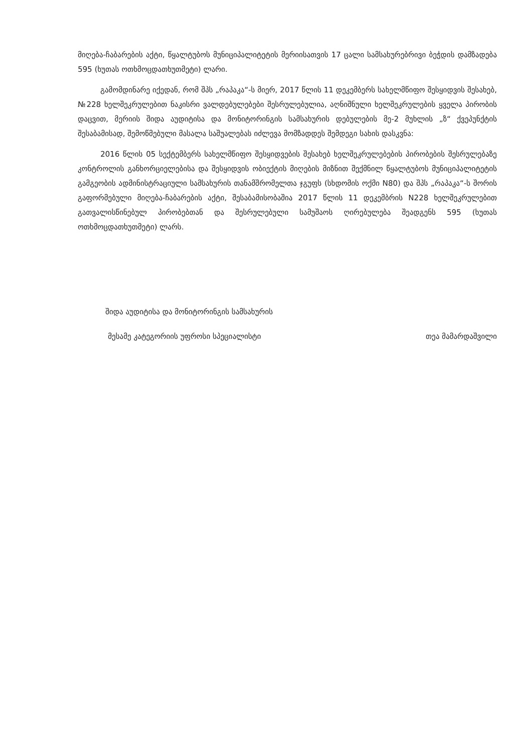მიღება-ჩაბარების აქტი, წყალტუბოს მუნიციპალიტეტის მერიისათვის 17 ცალი სამსახურებრივი ბეჭდის დამზადება 595 (ხუთას ოთხმოცდათხუთმეტი) ლარი.
გამომდინარე იქედან, რომ შპს „რაპაკა“-ს მიერ, 2017 წლის 11 დეკემბერს სახელმწიფო შესყიდვის შესახებ, №228 ხელშეკრულებით ნაკისრი ვალდებულებები შესრულებულია, აღნიშნული ხელშეკრულების ყველა პირობის დაცვით, მერიის შიდა აუდიტისა და მონიტორინგის სამსახურის დებულების მე-2 მუხლის „ზ“ ქვეპუნქტის შესაბამისად, შემოწმებული მასალა საშუალებას იძლევა მომზადდეს შემდეგი სახის დასკვნა:
2016 წლის 05 სექტემბერს სახელმწიფო შესყიდვების შესახებ ხელშეკრულებების პირობების შესრულებაზე კონტროლის განხორციელებისა და შესყიდვის ობიექტის მიღების მიზნით შექმნილ წყალტუბოს მუნიციპალიტეტის გამგეობის ადმინისტრაციული სამსახურის თანამშრომელთა ჯგუფს (სხდომის ოქმი N80) და შპს „რაპაკა“-ს შორის გაფორმებული მიღება-ჩაბარების აქტი, შესაბამისობაშია 2017 წლის 11 დეკემბრის N228 ხელშეკრულებით გათვალისწინებულ პირობებთან და შესრულებული სამუშაოს ღირებულება შეადგენს 595 (ხუთას ოთხმოცდათხუთმეტი) ლარს.
შიდა აუდიტისა და მონიტორინგის სამსახურის
მესამე კატეგორიის უფროსი სპეციალისტი თეა მამარდაშვილი